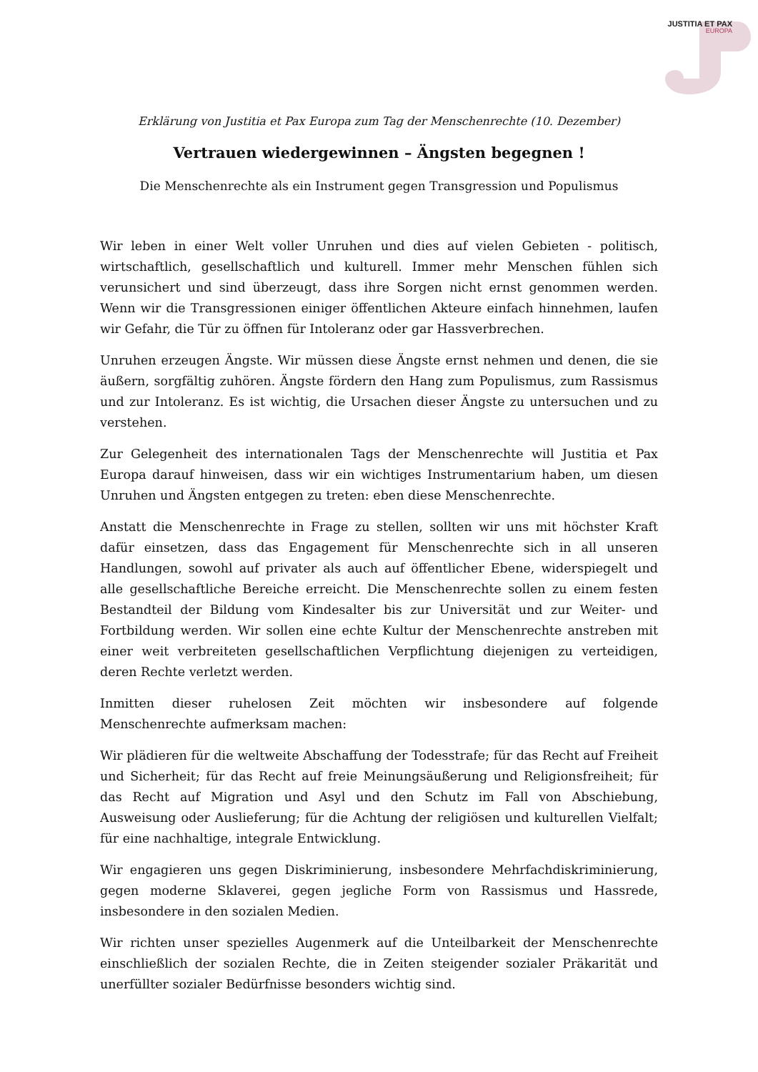JUSTITIA ET PAX
EUROPA
Erklärung von Justitia et Pax Europa zum Tag der Menschenrechte (10. Dezember)
Vertrauen wiedergewinnen – Ängsten begegnen !
Die Menschenrechte als ein Instrument gegen Transgression und Populismus
Wir leben in einer Welt voller Unruhen und dies auf vielen Gebieten - politisch, wirtschaftlich, gesellschaftlich und kulturell. Immer mehr Menschen fühlen sich verunsichert und sind überzeugt, dass ihre Sorgen nicht ernst genommen werden. Wenn wir die Transgressionen einiger öffentlichen Akteure einfach hinnehmen, laufen wir Gefahr, die Tür zu öffnen für Intoleranz oder gar Hassverbrechen.
Unruhen erzeugen Ängste. Wir müssen diese Ängste ernst nehmen und denen, die sie äußern, sorgfältig zuhören. Ängste fördern den Hang zum Populismus, zum Rassismus und zur Intoleranz. Es ist wichtig, die Ursachen dieser Ängste zu untersuchen und zu verstehen.
Zur Gelegenheit des internationalen Tags der Menschenrechte will Justitia et Pax Europa darauf hinweisen, dass wir ein wichtiges Instrumentarium haben, um diesen Unruhen und Ängsten entgegen zu treten: eben diese Menschenrechte.
Anstatt die Menschenrechte in Frage zu stellen, sollten wir uns mit höchster Kraft dafür einsetzen, dass das Engagement für Menschenrechte sich in all unseren Handlungen, sowohl auf privater als auch auf öffentlicher Ebene, widerspiegelt und alle gesellschaftliche Bereiche erreicht. Die Menschenrechte sollen zu einem festen Bestandteil der Bildung vom Kindesalter bis zur Universität und zur Weiter- und Fortbildung werden. Wir sollen eine echte Kultur der Menschenrechte anstreben mit einer weit verbreiteten gesellschaftlichen Verpflichtung diejenigen zu verteidigen, deren Rechte verletzt werden.
Inmitten dieser ruhelosen Zeit möchten wir insbesondere auf folgende Menschenrechte aufmerksam machen:
Wir plädieren für die weltweite Abschaffung der Todesstrafe; für das Recht auf Freiheit und Sicherheit; für das Recht auf freie Meinungsäußerung und Religionsfreiheit; für das Recht auf Migration und Asyl und den Schutz im Fall von Abschiebung, Ausweisung oder Auslieferung; für die Achtung der religiösen und kulturellen Vielfalt; für eine nachhaltige, integrale Entwicklung.
Wir engagieren uns gegen Diskriminierung, insbesondere Mehrfachdiskriminierung, gegen moderne Sklaverei, gegen jegliche Form von Rassismus und Hassrede, insbesondere in den sozialen Medien.
Wir richten unser spezielles Augenmerk auf die Unteilbarkeit der Menschenrechte einschließlich der sozialen Rechte, die in Zeiten steigender sozialer Präkarität und unerfüllter sozialer Bedürfnisse besonders wichtig sind.